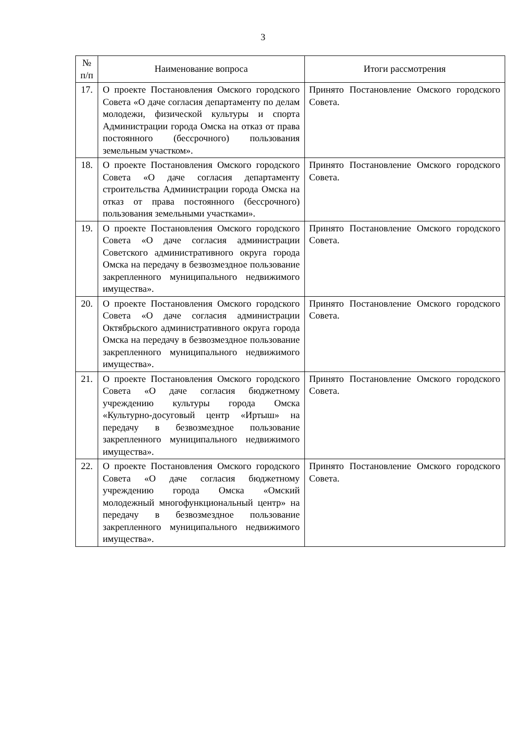3
| № п/п | Наименование вопроса | Итоги рассмотрения |
| --- | --- | --- |
| 17. | О проекте Постановления Омского городского Совета «О даче согласия департаменту по делам молодежи, физической культуры и спорта Администрации города Омска на отказ от права постоянного (бессрочного) пользования земельным участком». | Принято Постановление Омского городского Совета. |
| 18. | О проекте Постановления Омского городского Совета «О даче согласия департаменту строительства Администрации города Омска на отказ от права постоянного (бессрочного) пользования земельными участками». | Принято Постановление Омского городского Совета. |
| 19. | О проекте Постановления Омского городского Совета «О даче согласия администрации Советского административного округа города Омска на передачу в безвозмездное пользование закрепленного муниципального недвижимого имущества». | Принято Постановление Омского городского Совета. |
| 20. | О проекте Постановления Омского городского Совета «О даче согласия администрации Октябрьского административного округа города Омска на передачу в безвозмездное пользование закрепленного муниципального недвижимого имущества». | Принято Постановление Омского городского Совета. |
| 21. | О проекте Постановления Омского городского Совета «О даче согласия бюджетному учреждению культуры города Омска «Культурно-досуговый центр «Иртыш» на передачу в безвозмездное пользование закрепленного муниципального недвижимого имущества». | Принято Постановление Омского городского Совета. |
| 22. | О проекте Постановления Омского городского Совета «О даче согласия бюджетному учреждению города Омска «Омский молодежный многофункциональный центр» на передачу в безвозмездное пользование закрепленного муниципального недвижимого имущества». | Принято Постановление Омского городского Совета. |